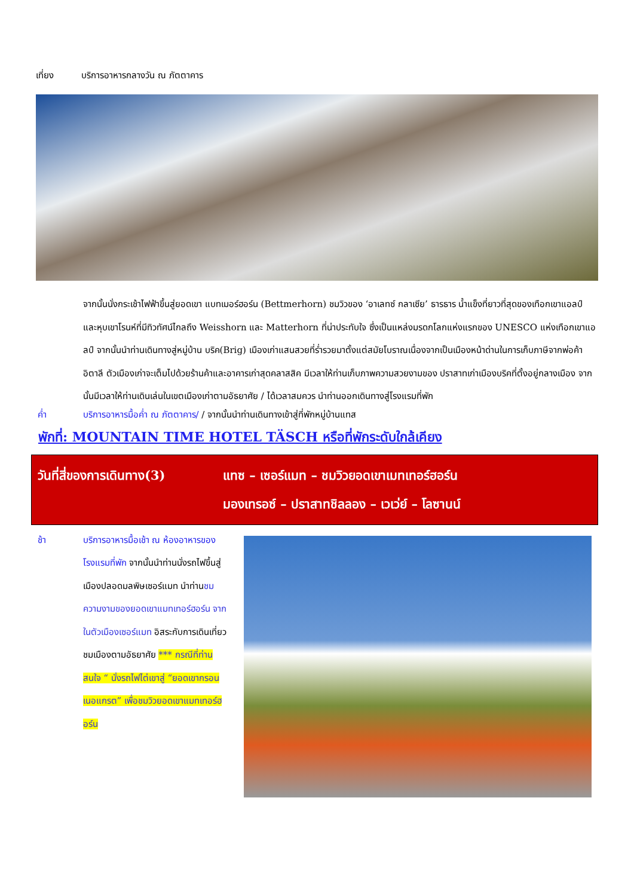เที่ยง บริการอาหารกลางวัน ณ ภัตตาคาร
จากนั้นนั่งกระเช้าไฟฟ้าขึ้นสู่ยอดเขา แบทเมอร์ฮอร์น (Bettmerhorn) ชมวิวของ ‘อาเลทซ์ กลาเซีย’ ธารธาร น้ำแข็งที่ยาวที่สุดของเทือกเขาแอลป์ และหุบเขาโรนห์ที่มีทิวทัศน์ไกลถึง Weisshorn และ Matterhorn ที่น่าประทับใจ ซึ่งเป็นแหล่งมรดกโลกแห่งแรกของ UNESCO แห่งเทือกเขาแอลป์ จากนั้นนำท่านเดินทางสู่หมู่บ้าน บริค(Brig) เมืองเก่าแสนสวยที่ร่ำรวยมาตั้งแต่สมัยโบราณเนื่องจากเป็นเมืองหน้าด่านในการเก็บภาษีจากพ่อค้า อิตาลี ตัวเมืองเก่าจะเต็มไปด้วยร้านค้าและอาคารเก่าสุดคลาสสิค มีเวลาให้ท่านเก็บภาพความสวยงามของ ปราสาทเก่าเมืองบริคที่ตั้งอยู่กลางเมือง จากนั้นมีเวลาให้ท่านเดินเล่นในเขตเมืองเก่าตามอัธยาศัย / ได้เวลาสมควร นำท่านออกเดินทางสู่โรงแรมที่พัก
ค่ำ บริการอาหารมื้อค่ำ ณ ภัตตาคาร/ / จากนั้นนำท่านเดินทางเข้าสู่ที่พักหมู่บ้านแทส
พักที่: MOUNTAIN TIME HOTEL TÄSCH หรือที่พักระดับใกล้เคียง
วันที่สี่ของการเดินทาง(3)
แทซ – เซอร์แมท – ชมวิวยอดเขาเมทเทอร์ฮอร์น
มองเทรอซ์ – ปราสาทชิลลอง – เวเว่ย์ – โลซานน์
ช้า บริการอาหารมื้อเช้า ณ ห้องอาหารของโรงแรมที่พัก จากนั้นนำท่านนั่งรถไฟขึ้นสู่เมืองปลอดมลพิษเซอร์แมท นำท่านชมความงามของยอดเขาแมทเทอร์ฮอร์น จากในตัวเมืองเซอร์แมท อิสระกับการเดินเที่ยวชมเมืองตามอัธยาศัย *** กรณีที่ท่านสนใจ “ นั่งรถไฟไต่เขาสู่ “ยอดเขากรอนเนอแกรต” เพื่อชมวิวยอดเขาแมทเทอร์ฮอร์น